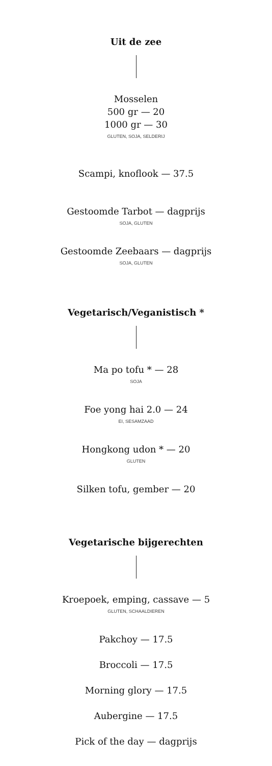Uit de zee
Mosselen
500 gr — 20
1000 gr — 30
GLUTEN, SOJA, SELDERIJ
Scampi, knoflook — 37.5
Gestoomde Tarbot — dagprijs
SOJA, GLUTEN
Gestoomde Zeebaars — dagprijs
SOJA, GLUTEN
Vegetarisch/Veganistisch *
Ma po tofu * — 28
SOJA
Foe yong hai 2.0 — 24
EI, SESAMZAAD
Hongkong udon * — 20
GLUTEN
Silken tofu, gember — 20
Vegetarische bijgerechten
Kroepoek, emping, cassave — 5
GLUTEN, SCHAALDIEREN
Pakchoy — 17.5
Broccoli — 17.5
Morning glory — 17.5
Aubergine — 17.5
Pick of the day — dagprijs